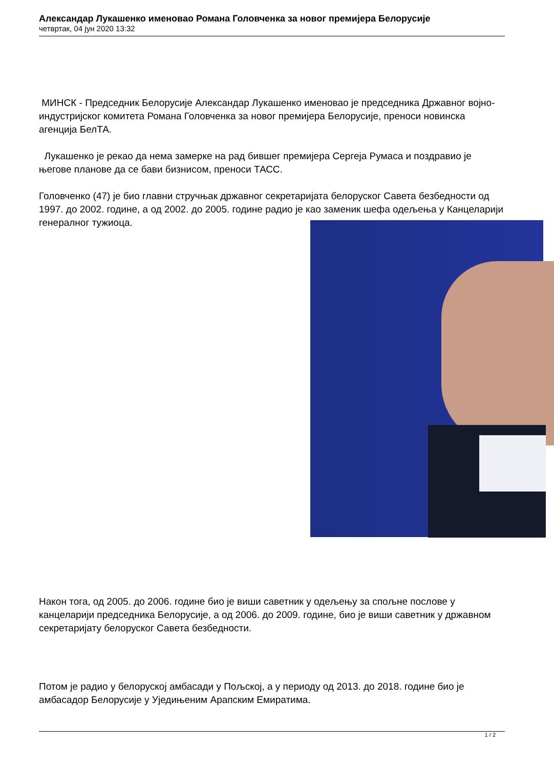Александар Лукашенко именовао Романа Головченка за новог премијера Белорусије
четвртак, 04 јун 2020 13:32
МИНСК - Председник Белорусије Александар Лукашенко именовао је председника Државног војно-индустријског комитета Романа Головченка за новог премијера Белорусије, преноси новинска агенција БелТА.
Лукашенко је рекао да нема замерке на рад бившег премијера Сергеја Румаса и поздравио је његове планове да се бави бизнисом, преноси ТАСС.
Головченко (47) је био главни стручњак државног секретаријата белоруског Савета безбедности од 1997. до 2002. године, а од 2002. до 2005. године радио је као заменик шефа одељења у Канцеларији генералног тужиоца.
Након тога, од 2005. до 2006. године био је виши саветник у одељењу за спољне послове у канцеларији председника Белорусије, а од 2006. до 2009. године, био је виши саветник у државном секретаријату белоруског Савета безбедности.
Потом је радио у белоруској амбасади у Пољској, а у периоду од 2013. до 2018. године био је амбасадор Белорусије у Уједињеним Арапским Емиратима.
1 / 2